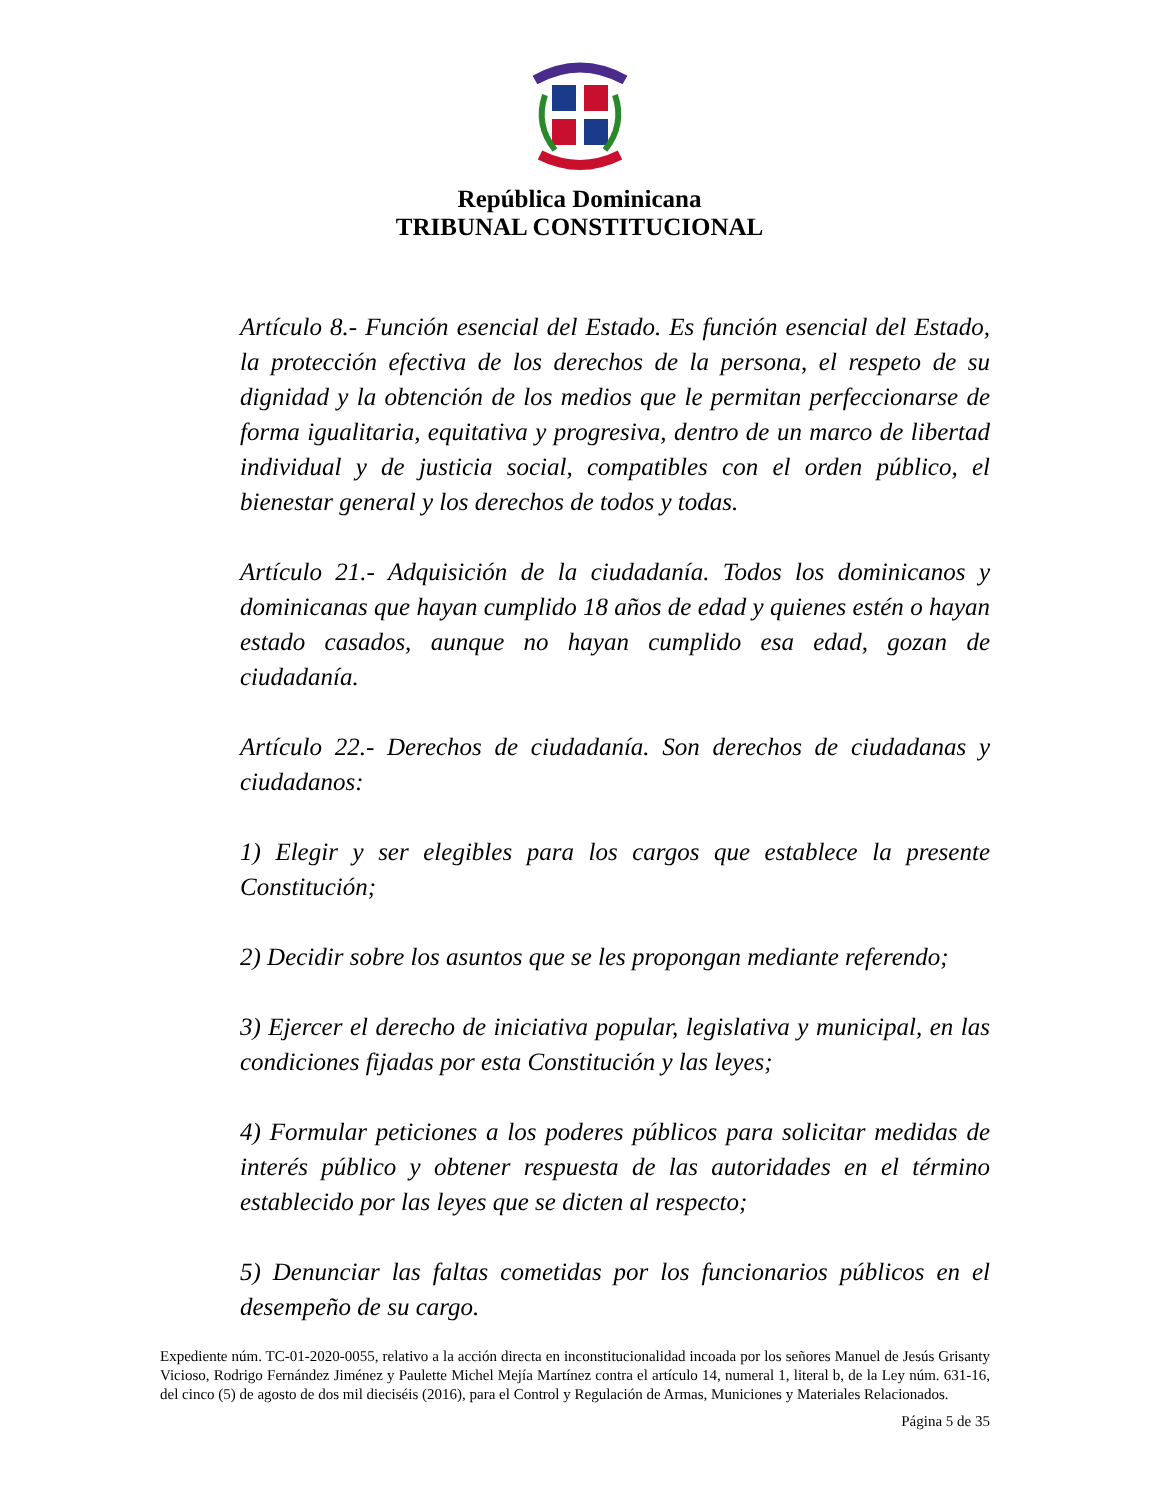República Dominicana
TRIBUNAL CONSTITUCIONAL
Artículo 8.- Función esencial del Estado. Es función esencial del Estado, la protección efectiva de los derechos de la persona, el respeto de su dignidad y la obtención de los medios que le permitan perfeccionarse de forma igualitaria, equitativa y progresiva, dentro de un marco de libertad individual y de justicia social, compatibles con el orden público, el bienestar general y los derechos de todos y todas.
Artículo 21.- Adquisición de la ciudadanía. Todos los dominicanos y dominicanas que hayan cumplido 18 años de edad y quienes estén o hayan estado casados, aunque no hayan cumplido esa edad, gozan de ciudadanía.
Artículo 22.- Derechos de ciudadanía. Son derechos de ciudadanas y ciudadanos:
1) Elegir y ser elegibles para los cargos que establece la presente Constitución;
2) Decidir sobre los asuntos que se les propongan mediante referendo;
3) Ejercer el derecho de iniciativa popular, legislativa y municipal, en las condiciones fijadas por esta Constitución y las leyes;
4) Formular peticiones a los poderes públicos para solicitar medidas de interés público y obtener respuesta de las autoridades en el término establecido por las leyes que se dicten al respecto;
5) Denunciar las faltas cometidas por los funcionarios públicos en el desempeño de su cargo.
Expediente núm. TC-01-2020-0055, relativo a la acción directa en inconstitucionalidad incoada por los señores Manuel de Jesús Grisanty Vicioso, Rodrigo Fernández Jiménez y Paulette Michel Mejía Martínez contra el artículo 14, numeral 1, literal b, de la Ley núm. 631-16, del cinco (5) de agosto de dos mil dieciséis (2016), para el Control y Regulación de Armas, Municiones y Materiales Relacionados.
Página 5 de 35